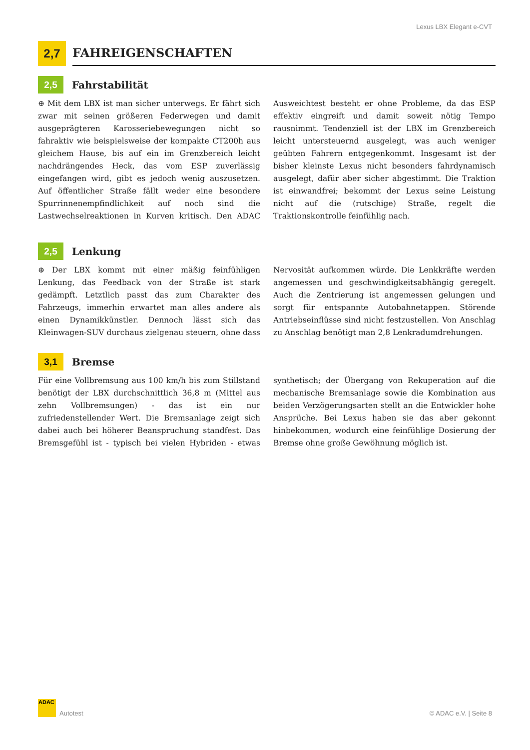Lexus LBX Elegant e-CVT
2,7
FAHREIGENSCHAFTEN
2,5
Fahrstabilität
⊕ Mit dem LBX ist man sicher unterwegs. Er fährt sich zwar mit seinen größeren Federwegen und damit ausgeprägteren Karosseriebewegungen nicht so fahraktiv wie beispielsweise der kompakte CT200h aus gleichem Hause, bis auf ein im Grenzbereich leicht nachdrängendes Heck, das vom ESP zuverlässig eingefangen wird, gibt es jedoch wenig auszusetzen. Auf öffentlicher Straße fällt weder eine besondere Spurrinnenempfindlichkeit auf noch sind die Lastwechselreaktionen in Kurven kritisch. Den ADAC Ausweichtest besteht er ohne Probleme, da das ESP effektiv eingreift und damit soweit nötig Tempo rausnimmt. Tendenziell ist der LBX im Grenzbereich leicht untersteuernd ausgelegt, was auch weniger geübten Fahrern entgegenkommt. Insgesamt ist der bisher kleinste Lexus nicht besonders fahrdynamisch ausgelegt, dafür aber sicher abgestimmt. Die Traktion ist einwandfrei; bekommt der Lexus seine Leistung nicht auf die (rutschige) Straße, regelt die Traktionskontrolle feinfühlig nach.
2,5
Lenkung
⊕ Der LBX kommt mit einer mäßig feinfühligen Lenkung, das Feedback von der Straße ist stark gedämpft. Letztlich passt das zum Charakter des Fahrzeugs, immerhin erwartet man alles andere als einen Dynamikkünstler. Dennoch lässt sich das Kleinwagen-SUV durchaus zielgenau steuern, ohne dass Nervosität aufkommen würde. Die Lenkkräfte werden angemessen und geschwindigkeitsabhängig geregelt. Auch die Zentrierung ist angemessen gelungen und sorgt für entspannte Autobahnetappen. Störende Antriebseinflüsse sind nicht festzustellen. Von Anschlag zu Anschlag benötigt man 2,8 Lenkradumdrehungen.
3,1
Bremse
Für eine Vollbremsung aus 100 km/h bis zum Stillstand benötigt der LBX durchschnittlich 36,8 m (Mittel aus zehn Vollbremsungen) - das ist ein nur zufriedenstellender Wert. Die Bremsanlage zeigt sich dabei auch bei höherer Beanspruchung standfest. Das Bremsgefühl ist - typisch bei vielen Hybriden - etwas synthetisch; der Übergang von Rekuperation auf die mechanische Bremsanlage sowie die Kombination aus beiden Verzögerungsarten stellt an die Entwickler hohe Ansprüche. Bei Lexus haben sie das aber gekonnt hinbekommen, wodurch eine feinfühlige Dosierung der Bremse ohne große Gewöhnung möglich ist.
ADAC
Autotest © ADAC e.V. | Seite 8